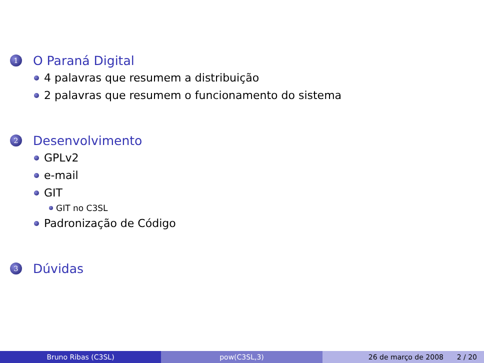1 O Paraná Digital
4 palavras que resumem a distribuição
2 palavras que resumem o funcionamento do sistema
2 Desenvolvimento
GPLv2
e-mail
GIT
GIT no C3SL
Padronização de Código
3 Dúvidas
Bruno Ribas (C3SL) pow(C3SL,3) 26 de março de 2008 2 / 20